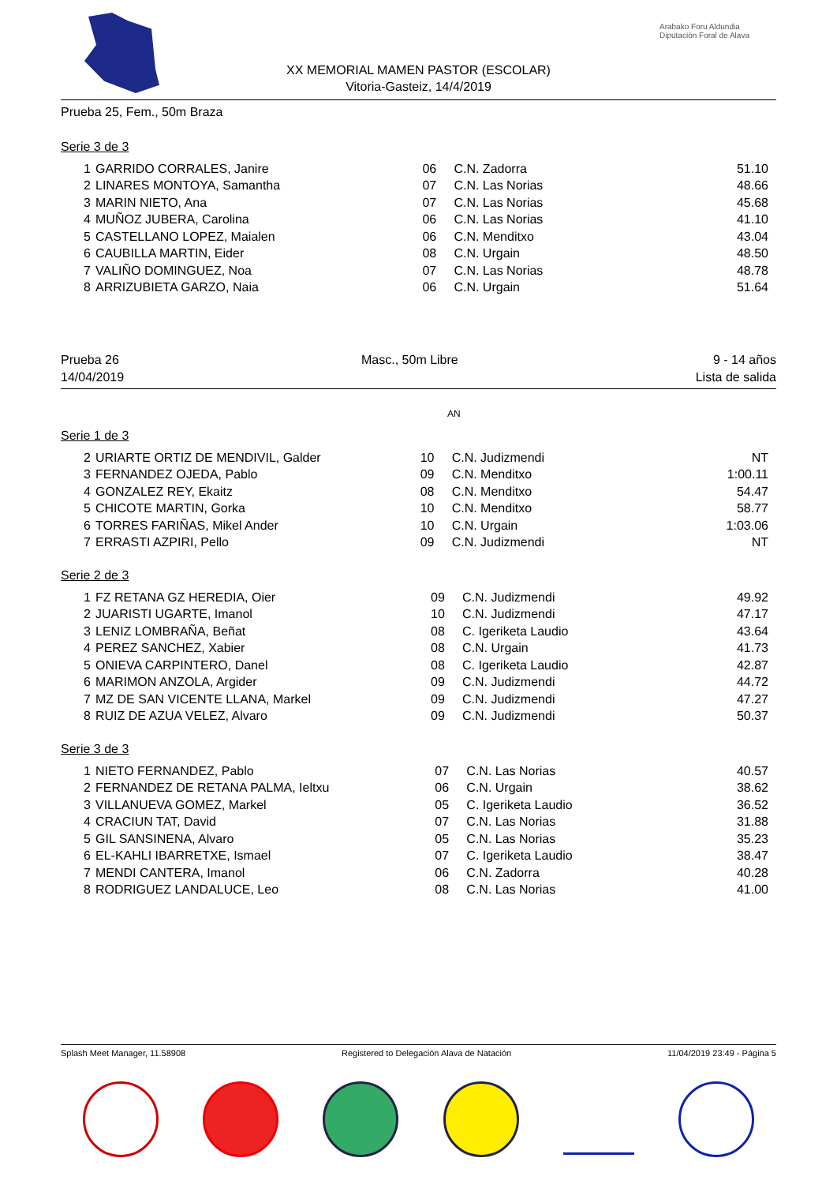XX MEMORIAL MAMEN PASTOR (ESCOLAR)
Vitoria-Gasteiz, 14/4/2019
Arabako Foru Aldundia
Diputación Foral de Alava
Prueba 25, Fem., 50m Braza
Serie 3 de 3
| 1 | GARRIDO CORRALES, Janire | 06 | C.N. Zadorra | 51.10 |
| 2 | LINARES MONTOYA, Samantha | 07 | C.N. Las Norias | 48.66 |
| 3 | MARIN NIETO, Ana | 07 | C.N. Las Norias | 45.68 |
| 4 | MUÑOZ JUBERA, Carolina | 06 | C.N. Las Norias | 41.10 |
| 5 | CASTELLANO LOPEZ, Maialen | 06 | C.N. Menditxo | 43.04 |
| 6 | CAUBILLA MARTIN, Eider | 08 | C.N. Urgain | 48.50 |
| 7 | VALIÑO DOMINGUEZ, Noa | 07 | C.N. Las Norias | 48.78 |
| 8 | ARRIZUBIETA GARZO, Naia | 06 | C.N. Urgain | 51.64 |
Prueba 26
14/04/2019
Masc., 50m Libre 9 - 14 años
Lista de salida
AN
Serie 1 de 3
| 2 | URIARTE ORTIZ DE MENDIVIL, Galder | 10 | C.N. Judizmendi | NT |
| 3 | FERNANDEZ OJEDA, Pablo | 09 | C.N. Menditxo | 1:00.11 |
| 4 | GONZALEZ REY, Ekaitz | 08 | C.N. Menditxo | 54.47 |
| 5 | CHICOTE MARTIN, Gorka | 10 | C.N. Menditxo | 58.77 |
| 6 | TORRES FARIÑAS, Mikel Ander | 10 | C.N. Urgain | 1:03.06 |
| 7 | ERRASTI AZPIRI, Pello | 09 | C.N. Judizmendi | NT |
Serie 2 de 3
| 1 | FZ RETANA GZ HEREDIA, Oier | 09 | C.N. Judizmendi | 49.92 |
| 2 | JUARISTI UGARTE, Imanol | 10 | C.N. Judizmendi | 47.17 |
| 3 | LENIZ LOMBRAÑA, Beñat | 08 | C. Igeriketa Laudio | 43.64 |
| 4 | PEREZ SANCHEZ, Xabier | 08 | C.N. Urgain | 41.73 |
| 5 | ONIEVA CARPINTERO, Danel | 08 | C. Igeriketa Laudio | 42.87 |
| 6 | MARIMON ANZOLA, Argider | 09 | C.N. Judizmendi | 44.72 |
| 7 | MZ DE SAN VICENTE LLANA, Markel | 09 | C.N. Judizmendi | 47.27 |
| 8 | RUIZ DE AZUA VELEZ, Alvaro | 09 | C.N. Judizmendi | 50.37 |
Serie 3 de 3
| 1 | NIETO FERNANDEZ, Pablo | 07 | C.N. Las Norias | 40.57 |
| 2 | FERNANDEZ DE RETANA PALMA, Ieltxu | 06 | C.N. Urgain | 38.62 |
| 3 | VILLANUEVA GOMEZ, Markel | 05 | C. Igeriketa Laudio | 36.52 |
| 4 | CRACIUN TAT, David | 07 | C.N. Las Norias | 31.88 |
| 5 | GIL SANSINENA, Alvaro | 05 | C.N. Las Norias | 35.23 |
| 6 | EL-KAHLI IBARRETXE, Ismael | 07 | C. Igeriketa Laudio | 38.47 |
| 7 | MENDI CANTERA, Imanol | 06 | C.N. Zadorra | 40.28 |
| 8 | RODRIGUEZ LANDALUCE, Leo | 08 | C.N. Las Norias | 41.00 |
Splash Meet Manager, 11.58908 Registered to Delegación Alava de Natación 11/04/2019 23:49 - Página 5